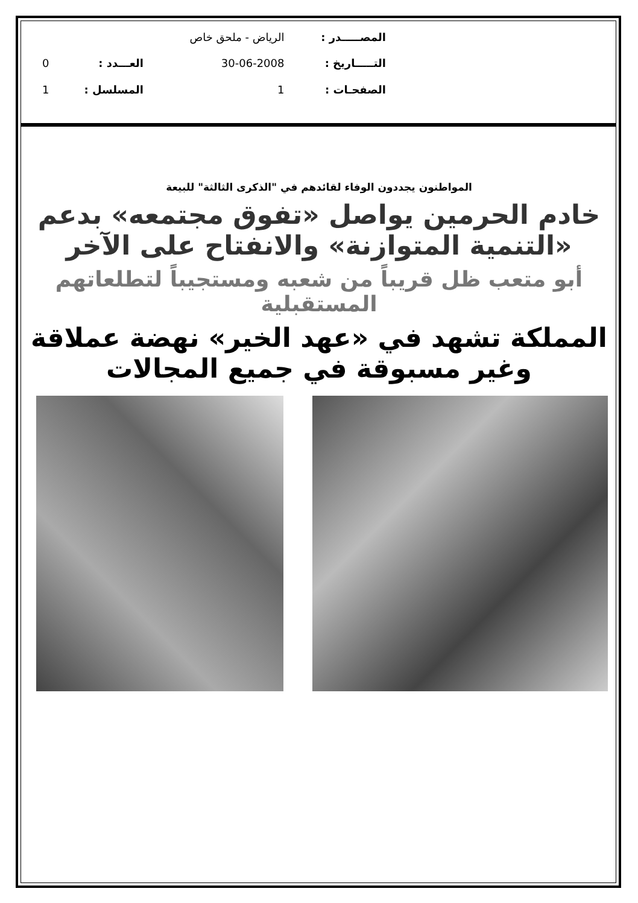| المصـــــدر : | الرياض - ملحق خاص | | |
| التـــــاريخ : | 30-06-2008 | العـــدد : | 0 |
| الصفحـات : | 1 | المسلسل : | 1 |
المواطنون يجددون الوفاء لقائدهم في "الذكرى الثالثة" للبيعة
خادم الحرمين يواصل «تفوق مجتمعه» بدعم «التنمية المتوازنة» والانفتاح على الآخر
أبو متعب ظل قريباً من شعبه ومستجيباً لتطلعاتهم المستقبلية
المملكة تشهد في «عهد الخير» نهضة عملاقة وغير مسبوقة في جميع المجالات